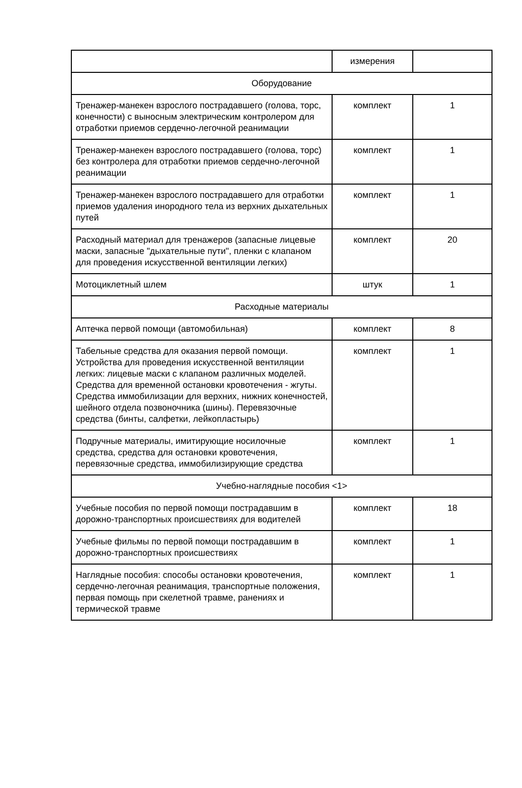| | измерения | |
| Оборудование | | |
| Тренажер-манекен взрослого пострадавшего (голова, торс, конечности) с выносным электрическим контролером для отработки приемов сердечно-легочной реанимации | комплект | 1 |
| Тренажер-манекен взрослого пострадавшего (голова, торс) без контролера для отработки приемов сердечно-легочной реанимации | комплект | 1 |
| Тренажер-манекен взрослого пострадавшего для отработки приемов удаления инородного тела из верхних дыхательных путей | комплект | 1 |
| Расходный материал для тренажеров (запасные лицевые маски, запасные "дыхательные пути", пленки с клапаном для проведения искусственной вентиляции легких) | комплект | 20 |
| Мотоциклетный шлем | штук | 1 |
| Расходные материалы | | |
| Аптечка первой помощи (автомобильная) | комплект | 8 |
| Табельные средства для оказания первой помощи. Устройства для проведения искусственной вентиляции легких: лицевые маски с клапаном различных моделей. Средства для временной остановки кровотечения - жгуты. Средства иммобилизации для верхних, нижних конечностей, шейного отдела позвоночника (шины). Перевязочные средства (бинты, салфетки, лейкопластырь) | комплект | 1 |
| Подручные материалы, имитирующие носилочные средства, средства для остановки кровотечения, перевязочные средства, иммобилизирующие средства | комплект | 1 |
| Учебно-наглядные пособия <1> | | |
| Учебные пособия по первой помощи пострадавшим в дорожно-транспортных происшествиях для водителей | комплект | 18 |
| Учебные фильмы по первой помощи пострадавшим в дорожно-транспортных происшествиях | комплект | 1 |
| Наглядные пособия: способы остановки кровотечения, сердечно-легочная реанимация, транспортные положения, первая помощь при скелетной травме, ранениях и термической травме | комплект | 1 |